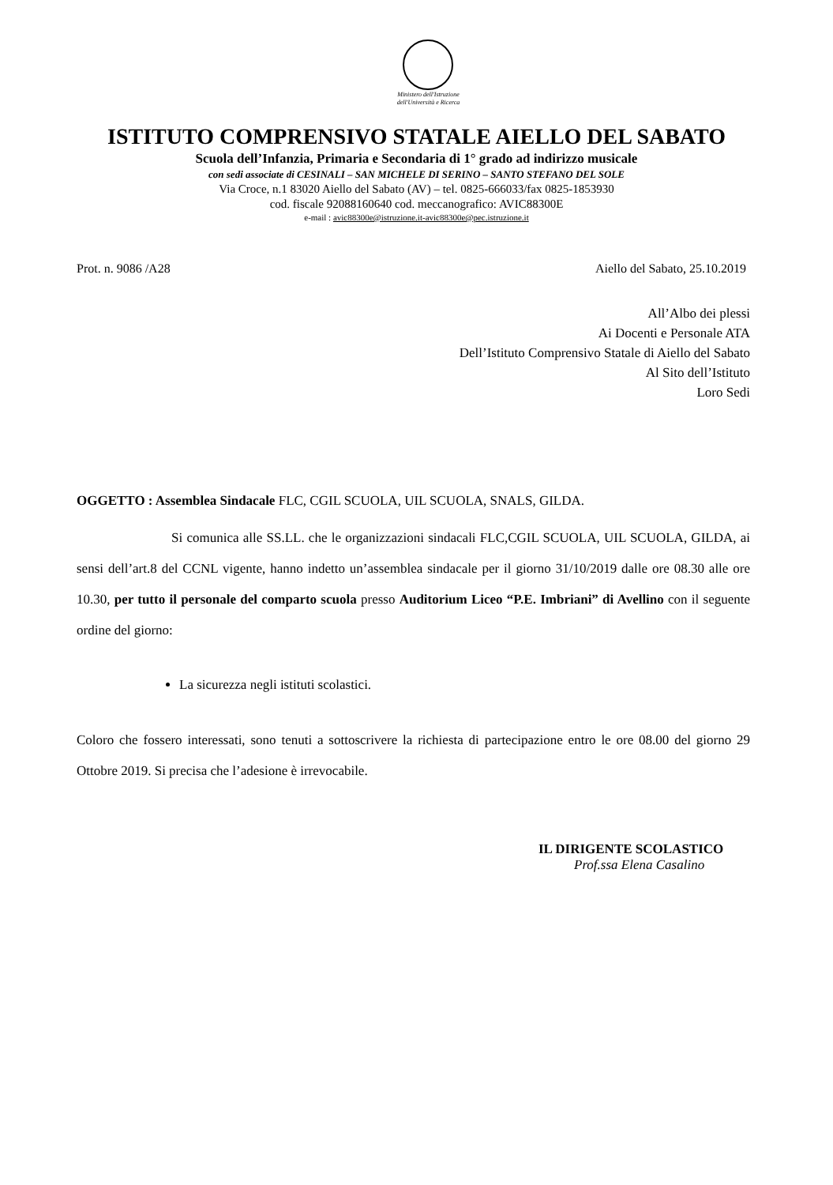Ministero dell'Istruzione
dell'Università e Ricerca
ISTITUTO COMPRENSIVO STATALE AIELLO DEL SABATO
Scuola dell’Infanzia, Primaria e Secondaria di 1° grado ad indirizzo musicale
con sedi associate di CESINALI – SAN MICHELE DI SERINO – SANTO STEFANO DEL SOLE
Via Croce, n.1 83020 Aiello del Sabato (AV) – tel. 0825-666033/fax 0825-1853930
cod. fiscale 92088160640 cod. meccanografico: AVIC88300E
e-mail : avic88300e@istruzione.it-avic88300e@pec.istruzione.it
Prot. n. 9086 /A28 Aiello del Sabato, 25.10.2019
All’Albo dei plessi
Ai Docenti e Personale ATA
Dell’Istituto Comprensivo Statale di Aiello del Sabato
Al Sito dell’Istituto
Loro Sedi
OGGETTO : Assemblea Sindacale FLC, CGIL SCUOLA, UIL SCUOLA, SNALS, GILDA.
Si comunica alle SS.LL. che le organizzazioni sindacali FLC,CGIL SCUOLA, UIL SCUOLA, GILDA, ai sensi dell’art.8 del CCNL vigente, hanno indetto un’assemblea sindacale per il giorno 31/10/2019 dalle ore 08.30 alle ore 10.30, per tutto il personale del comparto scuola presso Auditorium Liceo “P.E. Imbriani” di Avellino con il seguente ordine del giorno:
La sicurezza negli istituti scolastici.
Coloro che fossero interessati, sono tenuti a sottoscrivere la richiesta di partecipazione entro le ore 08.00 del giorno 29 Ottobre 2019. Si precisa che l’adesione è irrevocabile.
IL DIRIGENTE SCOLASTICO
Prof.ssa Elena Casalino